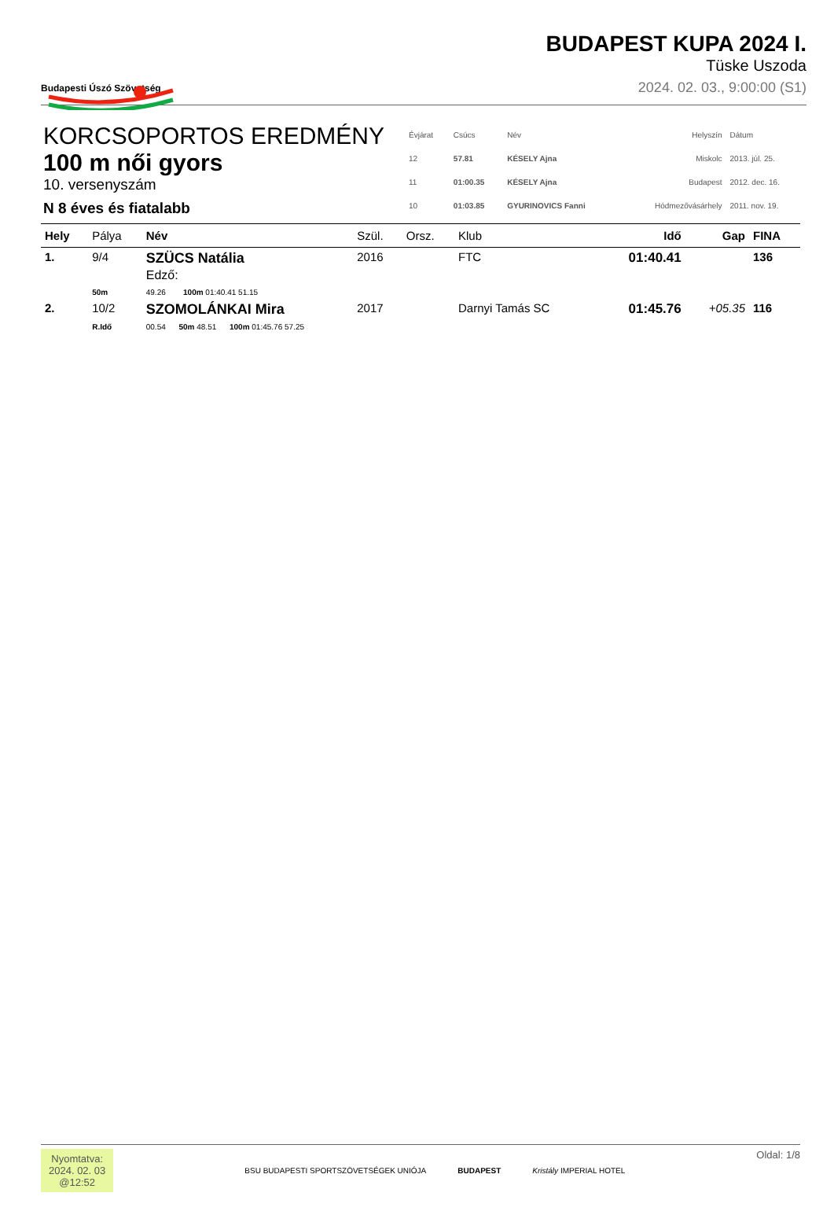Budapesti Úszó Szövetség
BUDAPEST KUPA 2024 I.
Tüske Uszoda
2024. 02. 03., 9:00:00 (S1)
KORCSOPORTOS EREDMÉNY
100 m női gyors
10. versenyszám
N 8 éves és fiatalabb
| Évjárat | Csúcs | Név | Helyszín | Dátum |
| 12 | 57.81 | KÉSELY Ajna | Miskolc | 2013. júl. 25. |
| 11 | 01:00.35 | KÉSELY Ajna | Budapest | 2012. dec. 16. |
| 10 | 01:03.85 | GYURINOVICS Fanni | Hódmezővásárhely | 2011. nov. 19. |
| Hely | Pálya | Név | Szül. | Orsz. | Klub | Idő | Gap | FINA |
| --- | --- | --- | --- | --- | --- | --- | --- | --- |
| 1. | 9/4 | SZÜCS Natália Edző: | 2016 | | FTC | 01:40.41 | | 136 |
| | 50m | 49.26 100m 01:40.41 51.15 | | | | | | |
| 2. | 10/2 | SZOMOLÁNKAI Mira | 2017 | | Darnyi Tamás SC | 01:45.76 | +05.35 | 116 |
| | R.Idő | 00.54 50m 48.51 100m 01:45.76 57.25 | | | | | | |
Nyomtatva:
2024. 02. 03
@12:52
BSU BUDAPESTI SPORTSZÖVETSÉGEK UNIÓJA BUDAPEST Kristály IMPERIAL HOTEL
Oldal: 1/8